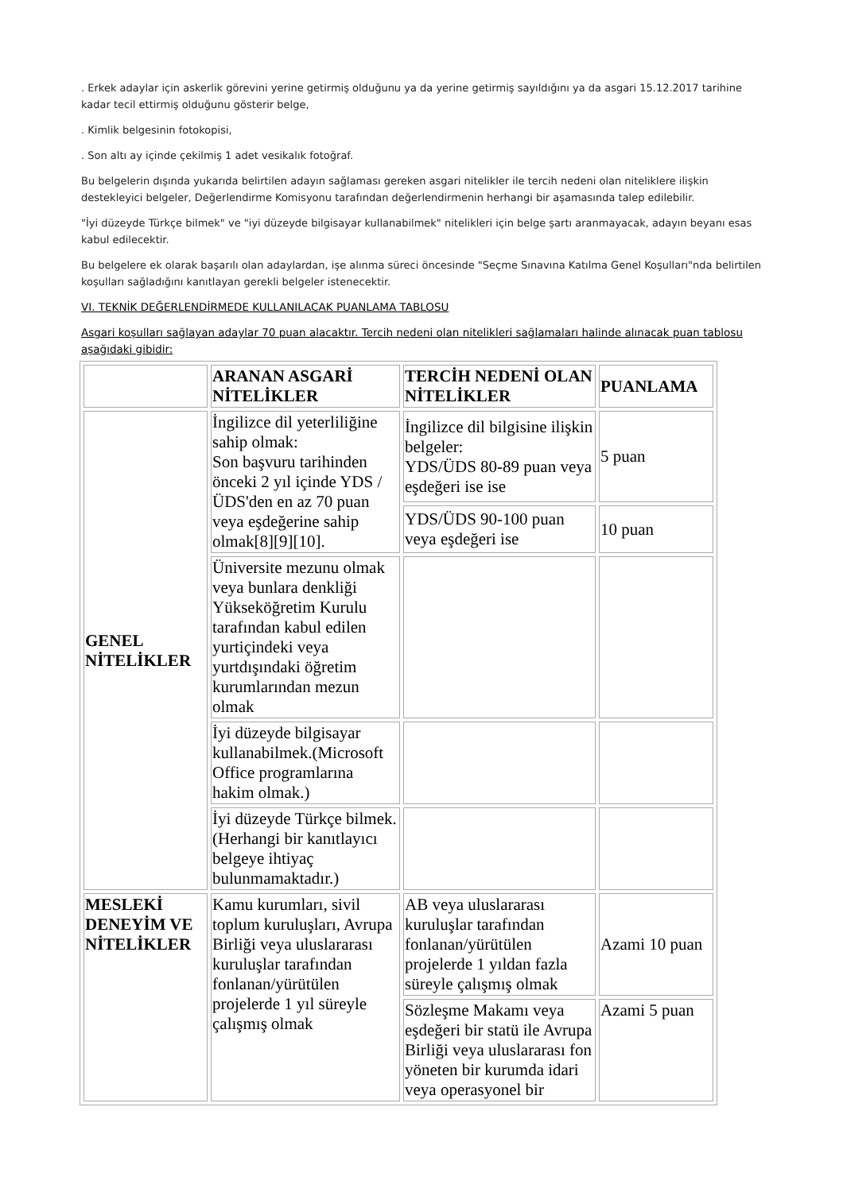. Erkek adaylar için askerlik görevini yerine getirmiş olduğunu ya da yerine getirmiş sayıldığını ya da asgari 15.12.2017 tarihine kadar tecil ettirmiş olduğunu gösterir belge,
. Kimlik belgesinin fotokopisi,
. Son altı ay içinde çekilmiş 1 adet vesikalık fotoğraf.
Bu belgelerin dışında yukarıda belirtilen adayın sağlaması gereken asgari nitelikler ile tercih nedeni olan niteliklere ilişkin destekleyici belgeler, Değerlendirme Komisyonu tarafından değerlendirmenin herhangi bir aşamasında talep edilebilir.
"İyi düzeyde Türkçe bilmek" ve "iyi düzeyde bilgisayar kullanabilmek" nitelikleri için belge şartı aranmayacak, adayın beyanı esas kabul edilecektir.
Bu belgelere ek olarak başarılı olan adaylardan, işe alınma süreci öncesinde "Seçme Sınavına Katılma Genel Koşulları"nda belirtilen koşulları sağladığını kanıtlayan gerekli belgeler istenecektir.
VI. TEKNİK DEĞERLENDİRMEDE KULLANILACAK PUANLAMA TABLOSU
Asgari koşulları sağlayan adaylar 70 puan alacaktır. Tercih nedeni olan nitelikleri sağlamaları halinde alınacak puan tablosu aşağıdaki gibidir:
| | ARANAN ASGARİ NİTELİKLER | TERCİH NEDENİ OLAN NİTELİKLER | PUANLAMA |
| --- | --- | --- | --- |
| GENEL NİTELİKLER | İngilizce dil yeterliliğine sahip olmak: Son başvuru tarihinden önceki 2 yıl içinde YDS /ÜDS'den en az 70 puan veya eşdeğerine sahip olmak[8][9][10]. | İngilizce dil bilgisine ilişkin belgeler: YDS/ÜDS 80-89 puan veya eşdeğeri ise ise | 5 puan |
| | | YDS/ÜDS 90-100 puan veya eşdeğeri ise | 10 puan |
| | Üniversite mezunu olmak veya bunlara denkliği Yükseköğretim Kurulu tarafından kabul edilen yurtiçindeki veya yurtdışındaki öğretim kurumlarından mezun olmak | | |
| | İyi düzeyde bilgisayar kullanabilmek.(Microsoft Office programlarına hakim olmak.) | | |
| | İyi düzeyde Türkçe bilmek.(Herhangi bir kanıtlayıcı belgeye ihtiyaç bulunmamaktadır.) | | |
| MESLEKİ DENEYİM VE NİTELİKLER | Kamu kurumları, sivil toplum kuruluşları, Avrupa Birliği veya uluslararası kuruluşlar tarafından fonlanan/yürütülen projelerde 1 yıl süreyle çalışmış olmak | AB veya uluslararası kuruluşlar tarafından fonlanan/yürütülen projelerde 1 yıldan fazla süreyle çalışmış olmak | Azami 10 puan |
| | | Sözleşme Makamı veya eşdeğeri bir statü ile Avrupa Birliği veya uluslararası fon yöneten bir kurumda idari veya operasyonel bir | Azami 5 puan |